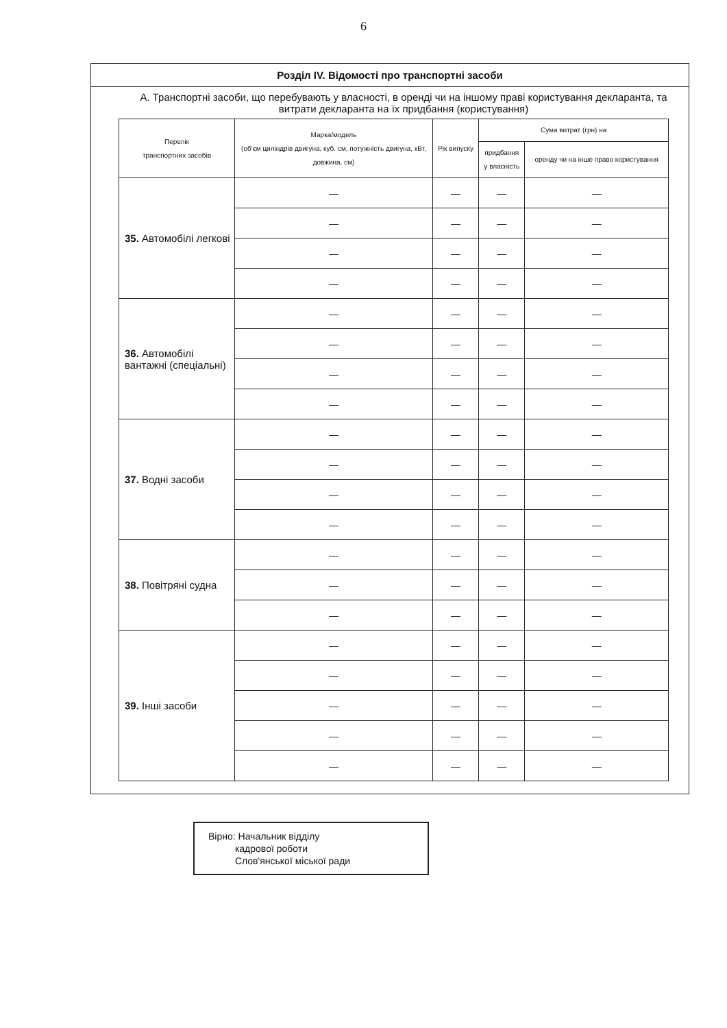6
Розділ IV. Відомості про транспортні засоби
А. Транспортні засоби, що перебувають у власності, в оренді чи на іншому праві користування декларанта, та витрати декларанта на їх придбання (користування)
| Перелік транспортних засобів | Марка/модель (об'єм циліндрів двигуна, куб. см, потужність двигуна, кВт, довжина, см) | Рік випуску | Сума витрат (грн) на | |
| --- | --- | --- | --- | --- |
| | | | придбання у власність | оренду чи на інше право користування |
| 35. Автомобілі легкові | — | — | — | — |
| | — | — | — | — |
| | — | — | — | — |
| | — | — | — | — |
| 36. Автомобілі вантажні (спеціальні) | — | — | — | — |
| | — | — | — | — |
| | — | — | — | — |
| | — | — | — | — |
| 37. Водні засоби | — | — | — | — |
| | — | — | — | — |
| | — | — | — | — |
| | — | — | — | — |
| 38. Повітряні судна | — | — | — | — |
| | — | — | — | — |
| | — | — | — | — |
| 39. Інші засоби | — | — | — | — |
| | — | — | — | — |
| | — | — | — | — |
| | — | — | — | — |
| | — | — | — | — |
Вірно: Начальник відділу
кадрової роботи
Слов'янської міської ради